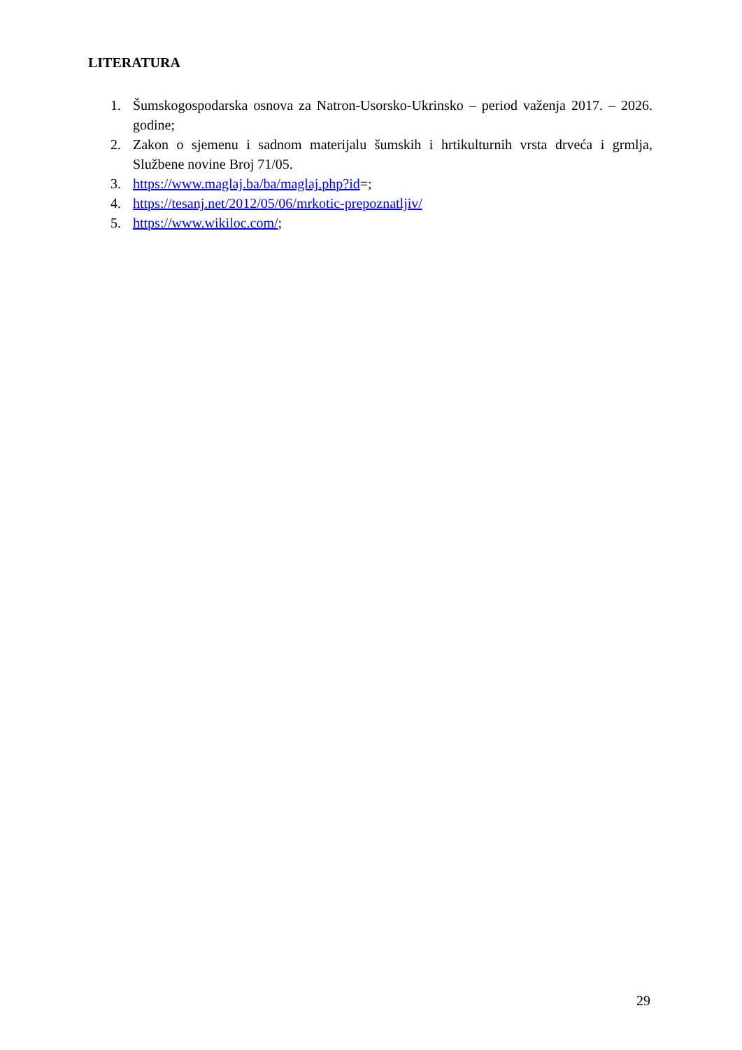LITERATURA
1. Šumskogospodarska osnova za Natron-Usorsko-Ukrinsko – period važenja 2017. – 2026. godine;
2. Zakon o sjemenu i sadnom materijalu šumskih i hrtikulturnih vrsta drveća i grmlja, Službene novine Broj 71/05.
3. https://www.maglaj.ba/ba/maglaj.php?id=;
4. https://tesanj.net/2012/05/06/mrkotic-prepoznatljiv/
5. https://www.wikiloc.com/;
29